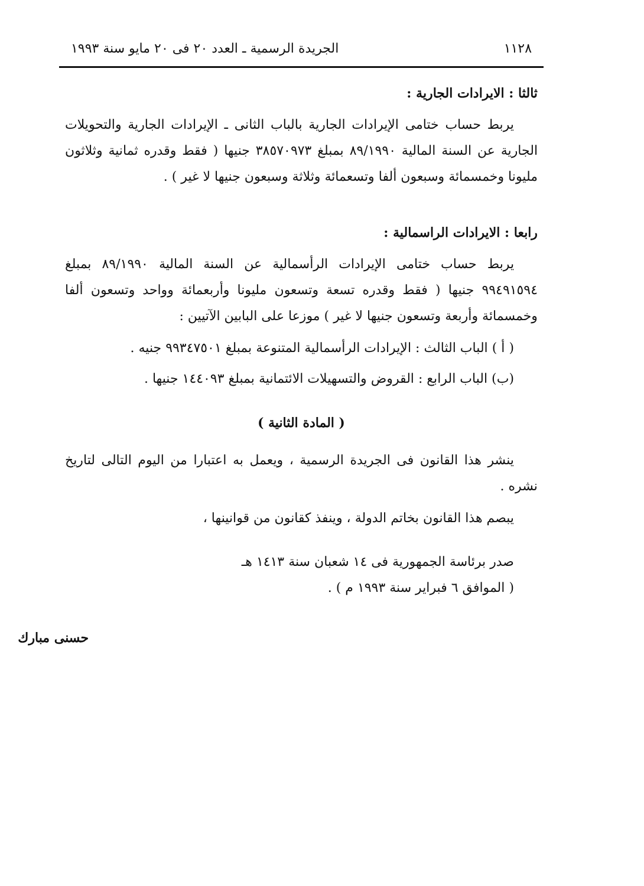١١٢٨ الجريدة الرسمية ـ العدد ٢٠ فى ٢٠ مايو سنة ١٩٩٣
ثالثا : الايرادات الجارية :
يربط حساب ختامى الإيرادات الجارية بالباب الثانى ـ الإيرادات الجارية والتحويلات الجارية عن السنة المالية ٨٩/١٩٩٠ بمبلغ ٣٨٥٧٠٩٧٣ جنيها ( فقط وقدره ثمانية وثلاثون مليونا وخمسمائة وسبعون ألفا وتسعمائة وثلاثة وسبعون جنيها لا غير ) .
رابعا : الايرادات الراسمالية :
يربط حساب ختامى الإيرادات الرأسمالية عن السنة المالية ٨٩/١٩٩٠ بمبلغ ٩٩٤٩١٥٩٤ جنيها ( فقط وقدره تسعة وتسعون مليونا وأربعمائة وواحد وتسعون ألفا وخمسمائة وأربعة وتسعون جنيها لا غير ) موزعا على البابين الآتيين :
( أ ) الباب الثالث : الإيرادات الرأسمالية المتنوعة بمبلغ ٩٩٣٤٧٥٠١ جنيه .
(ب) الباب الرابع : القروض والتسهيلات الائتمانية بمبلغ ١٤٤٠٩٣ جنيها .
( المادة الثانية )
ينشر هذا القانون فى الجريدة الرسمية ، ويعمل به اعتبارا من اليوم التالى لتاريخ نشره .
يبصم هذا القانون بخاتم الدولة ، وينفذ كقانون من قوانينها ،
صدر برئاسة الجمهورية فى ١٤ شعبان سنة ١٤١٣ هـ
( الموافق ٦ فبراير سنة ١٩٩٣ م ) .
حسنى مبارك